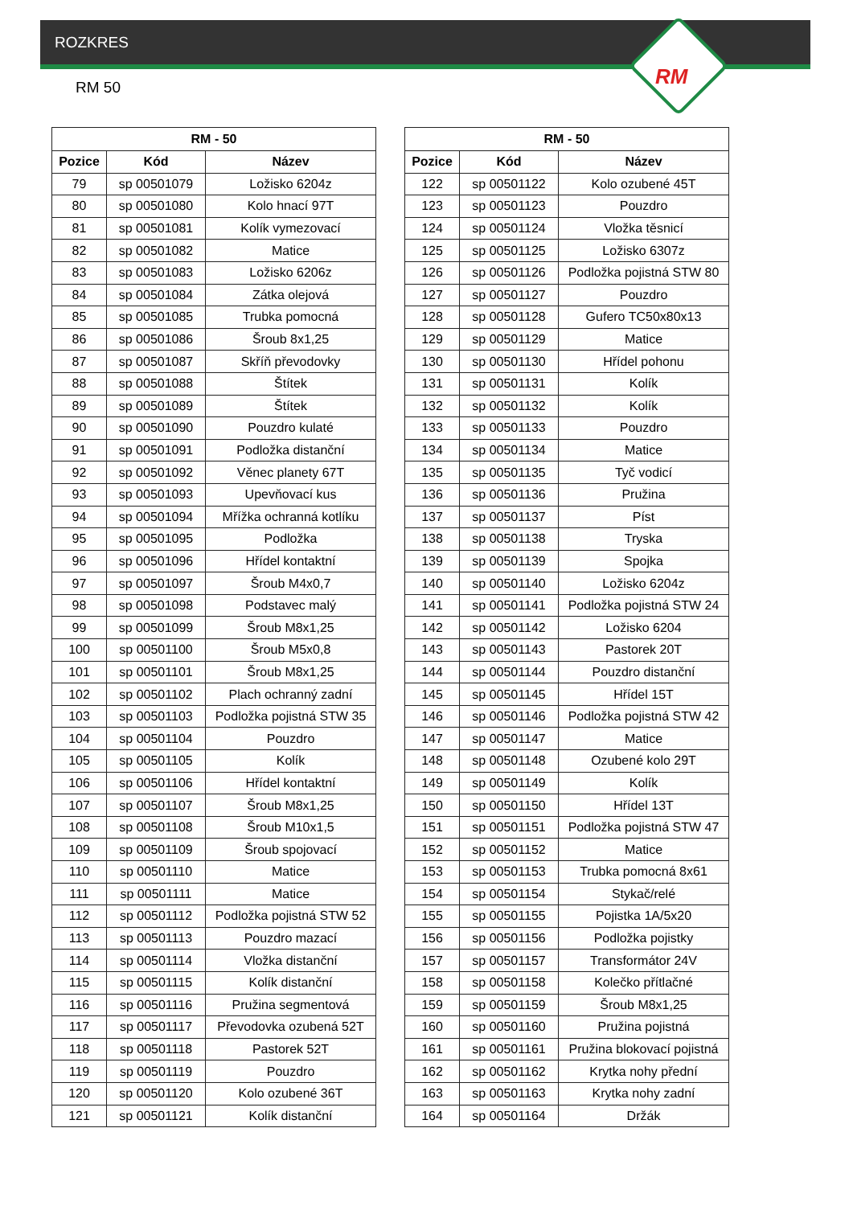ROZKRES
RM 50 RM
| RM - 50 | | |
| --- | --- | --- |
| Pozice | Kód | Název |
| 79 | sp 00501079 | Ložisko 6204z |
| 80 | sp 00501080 | Kolo hnací 97T |
| 81 | sp 00501081 | Kolík vymezovací |
| 82 | sp 00501082 | Matice |
| 83 | sp 00501083 | Ložisko 6206z |
| 84 | sp 00501084 | Zátka olejová |
| 85 | sp 00501085 | Trubka pomocná |
| 86 | sp 00501086 | Šroub 8x1,25 |
| 87 | sp 00501087 | Skříň převodovky |
| 88 | sp 00501088 | Štítek |
| 89 | sp 00501089 | Štítek |
| 90 | sp 00501090 | Pouzdro kulaté |
| 91 | sp 00501091 | Podložka distanční |
| 92 | sp 00501092 | Věnec planety 67T |
| 93 | sp 00501093 | Upevňovací kus |
| 94 | sp 00501094 | Mřížka ochranná kotlíku |
| 95 | sp 00501095 | Podložka |
| 96 | sp 00501096 | Hřídel kontaktní |
| 97 | sp 00501097 | Šroub M4x0,7 |
| 98 | sp 00501098 | Podstavec malý |
| 99 | sp 00501099 | Šroub M8x1,25 |
| 100 | sp 00501100 | Šroub M5x0,8 |
| 101 | sp 00501101 | Šroub M8x1,25 |
| 102 | sp 00501102 | Plach ochranný zadní |
| 103 | sp 00501103 | Podložka pojistná STW 35 |
| 104 | sp 00501104 | Pouzdro |
| 105 | sp 00501105 | Kolík |
| 106 | sp 00501106 | Hřídel kontaktní |
| 107 | sp 00501107 | Šroub M8x1,25 |
| 108 | sp 00501108 | Šroub M10x1,5 |
| 109 | sp 00501109 | Šroub spojovací |
| 110 | sp 00501110 | Matice |
| 111 | sp 00501111 | Matice |
| 112 | sp 00501112 | Podložka pojistná STW 52 |
| 113 | sp 00501113 | Pouzdro mazací |
| 114 | sp 00501114 | Vložka distanční |
| 115 | sp 00501115 | Kolík distanční |
| 116 | sp 00501116 | Pružina segmentová |
| 117 | sp 00501117 | Převodovka ozubená 52T |
| 118 | sp 00501118 | Pastorek 52T |
| 119 | sp 00501119 | Pouzdro |
| 120 | sp 00501120 | Kolo ozubené 36T |
| 121 | sp 00501121 | Kolík distanční |
| RM - 50 | | |
| --- | --- | --- |
| Pozice | Kód | Název |
| 122 | sp 00501122 | Kolo ozubené 45T |
| 123 | sp 00501123 | Pouzdro |
| 124 | sp 00501124 | Vložka těsnicí |
| 125 | sp 00501125 | Ložisko 6307z |
| 126 | sp 00501126 | Podložka pojistná STW 80 |
| 127 | sp 00501127 | Pouzdro |
| 128 | sp 00501128 | Gufero TC50x80x13 |
| 129 | sp 00501129 | Matice |
| 130 | sp 00501130 | Hřídel pohonu |
| 131 | sp 00501131 | Kolík |
| 132 | sp 00501132 | Kolík |
| 133 | sp 00501133 | Pouzdro |
| 134 | sp 00501134 | Matice |
| 135 | sp 00501135 | Tyč vodicí |
| 136 | sp 00501136 | Pružina |
| 137 | sp 00501137 | Píst |
| 138 | sp 00501138 | Tryska |
| 139 | sp 00501139 | Spojka |
| 140 | sp 00501140 | Ložisko 6204z |
| 141 | sp 00501141 | Podložka pojistná STW 24 |
| 142 | sp 00501142 | Ložisko 6204 |
| 143 | sp 00501143 | Pastorek 20T |
| 144 | sp 00501144 | Pouzdro distanční |
| 145 | sp 00501145 | Hřídel 15T |
| 146 | sp 00501146 | Podložka pojistná STW 42 |
| 147 | sp 00501147 | Matice |
| 148 | sp 00501148 | Ozubené kolo 29T |
| 149 | sp 00501149 | Kolík |
| 150 | sp 00501150 | Hřídel 13T |
| 151 | sp 00501151 | Podložka pojistná STW 47 |
| 152 | sp 00501152 | Matice |
| 153 | sp 00501153 | Trubka pomocná 8x61 |
| 154 | sp 00501154 | Stykač/relé |
| 155 | sp 00501155 | Pojistka 1A/5x20 |
| 156 | sp 00501156 | Podložka pojistky |
| 157 | sp 00501157 | Transformátor 24V |
| 158 | sp 00501158 | Kolečko přítlačné |
| 159 | sp 00501159 | Šroub M8x1,25 |
| 160 | sp 00501160 | Pružina pojistná |
| 161 | sp 00501161 | Pružina blokovací pojistná |
| 162 | sp 00501162 | Krytka nohy přední |
| 163 | sp 00501163 | Krytka nohy zadní |
| 164 | sp 00501164 | Držák |